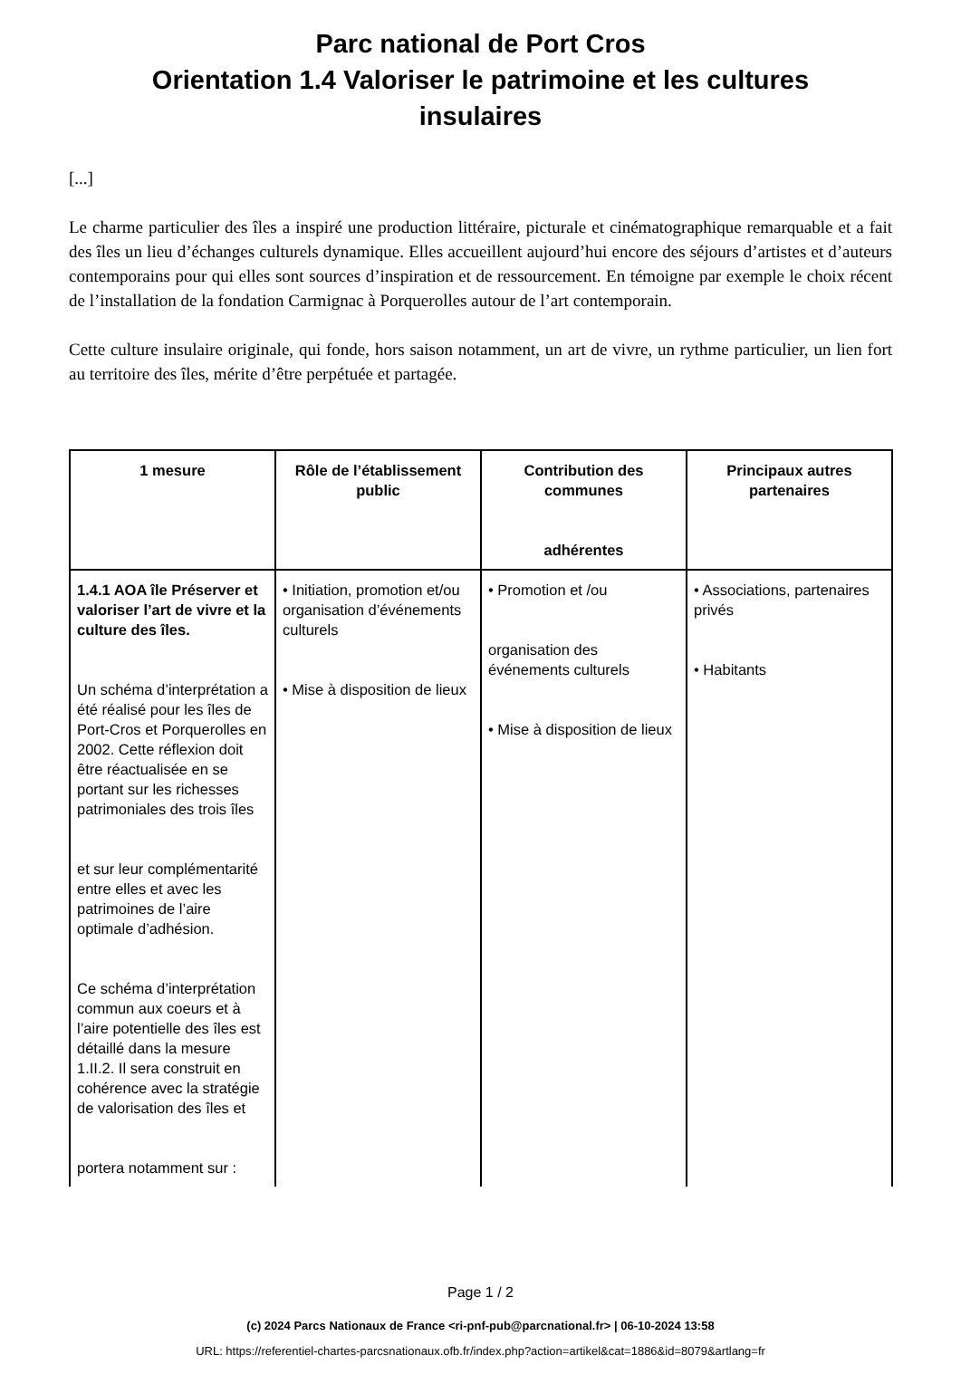Parc national de Port Cros
Orientation 1.4 Valoriser le patrimoine et les cultures insulaires
[...]
Le charme particulier des îles a inspiré une production littéraire, picturale et cinématographique remarquable et a fait des îles un lieu d’échanges culturels dynamique. Elles accueillent aujourd’hui encore des séjours d’artistes et d’auteurs contemporains pour qui elles sont sources d’inspiration et de ressourcement. En témoigne par exemple le choix récent de l’installation de la fondation Carmignac à Porquerolles autour de l’art contemporain.
Cette culture insulaire originale, qui fonde, hors saison notamment, un art de vivre, un rythme particulier, un lien fort au territoire des îles, mérite d’être perpétuée et partagée.
| 1 mesure | Rôle de l’établissement public | Contribution des communes adhérentes | Principaux autres partenaires |
| --- | --- | --- | --- |
| 1.4.1 AOA île Préserver et valoriser l’art de vivre et la culture des îles. Un schéma d’interprétation a été réalisé pour les îles de Port-Cros et Porquerolles en 2002. Cette réflexion doit être réactualisée en se portant sur les richesses patrimoniales des trois îles et sur leur complémentarité entre elles et avec les patrimoines de l’aire optimale d’adhésion. Ce schéma d’interprétation commun aux coeurs et à l’aire potentielle des îles est détaillé dans la mesure 1.II.2. Il sera construit en cohérence avec la stratégie de valorisation des îles et portera notamment sur : | • Initiation, promotion et/ou organisation d’événements culturels • Mise à disposition de lieux | • Promotion et /ou organisation des événements culturels • Mise à disposition de lieux | • Associations, partenaires privés • Habitants |
Page 1 / 2
(c) 2024 Parcs Nationaux de France <ri-pnf-pub@parcnational.fr> | 06-10-2024 13:58
URL: https://referentiel-chartes-parcsnationaux.ofb.fr/index.php?action=artikel&cat=1886&id=8079&artlang=fr